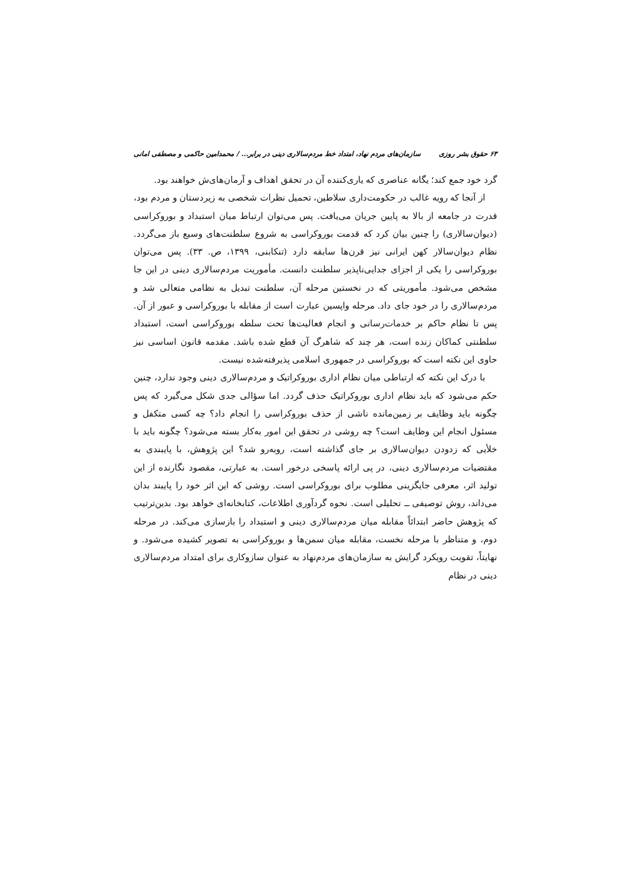۶۳ حقوق بشر روزی سازمان‌های مردم نهاد، امتداد خط مردم‌سالاری دینی در برابر... / محمدامین حاکمی و مصطفی امانی
گرد خود جمع کند؛ یگانه عناصری که یاری‌کننده آن در تحقق اهداف و آرمان‌های‌ش خواهند بود.
از آنجا که رویه غالب در حکومت‌داری سلاطین، تحمیل نظرات شخصی به زیردستان و مردم بود، قدرت در جامعه از بالا به پایین جریان می‌یافت. پس می‌توان ارتباط میان استبداد و بوروکراسی (دیوان‌سالاری) را چنین بیان کرد که قدمت بوروکراسی به شروع سلطنت‌های وسیع باز می‌گردد. نظام دیوان‌سالار کهن ایرانی نیز قرن‌ها سابقه دارد (تنکابنی، ۱۳۹۹، ص. ۳۳). پس می‌توان بوروکراسی را یکی از اجزای جدایی‌ناپذیر سلطنت دانست. مأموریت مردم‌سالاری دینی در این جا مشخص می‌شود. مأموریتی که در نخستین مرحله آن، سلطنت تبدیل به نظامی متعالی شد و مردم‌سالاری را در خود جای داد. مرحله واپسین عبارت است از مقابله با بوروکراسی و عبور از آن. پس تا نظام حاکم بر خدمات‌رسانی و انجام فعالیت‌ها تحت سلطه بوروکراسی است، استبداد سلطنتی کماکان زنده است، هر چند که شاهرگ آن قطع شده باشد. مقدمه قانون اساسی نیز حاوی این نکته است که بوروکراسی در جمهوری اسلامی پذیرفته‌شده نیست.
با درک این نکته که ارتباطی میان نظام اداری بوروکراتیک و مردم‌سالاری دینی وجود ندارد، چنین حکم می‌شود که باید نظام اداری بوروکراتیک حذف گردد. اما سؤالی جدی شکل می‌گیرد که پس چگونه باید وظایف بر زمین‌مانده ناشی از حذف بوروکراسی را انجام داد؟ چه کسی متکفل و مسئول انجام این وظایف است؟ چه روشی در تحقق این امور به‌کار بسته می‌شود؟ چگونه باید با خلأیی که زدودن دیوان‌سالاری بر جای گذاشته است، روبه‌رو شد؟ این پژوهش، با پایبندی به مقتضیات مردم‌سالاری دینی، در پی ارائه پاسخی درخور است. به عبارتی، مقصود نگارنده از این تولید اثر، معرفی جایگزینی مطلوب برای بوروکراسی است. روشی که این اثر خود را پایبند بدان می‌داند، روش توصیفی ــ تحلیلی است. نحوه گردآوری اطلاعات، کتابخانه‌ای خواهد بود. بدین‌ترتیب که پژوهش حاضر ابتدائاً مقابله میان مردم‌سالاری دینی و استبداد را بازسازی می‌کند. در مرحله دوم، و متناظر با مرحله نخست، مقابله میان سمن‌ها و بوروکراسی به تصویر کشیده می‌شود. و نهایتاً، تقویت رویکرد گرایش به سازمان‌های مردم‌نهاد به عنوان سازوکاری برای امتداد مردم‌سالاری دینی در نظام